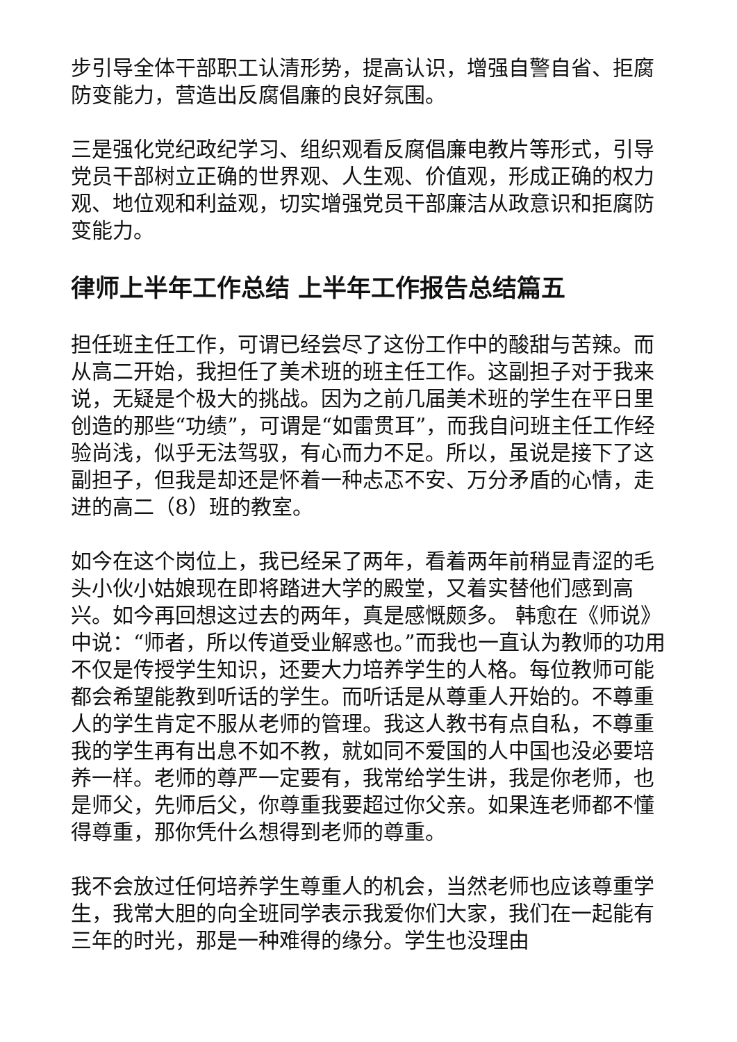步引导全体干部职工认清形势，提高认识，增强自警自省、拒腐防变能力，营造出反腐倡廉的良好氛围。
三是强化党纪政纪学习、组织观看反腐倡廉电教片等形式，引导党员干部树立正确的世界观、人生观、价值观，形成正确的权力观、地位观和利益观，切实增强党员干部廉洁从政意识和拒腐防变能力。
律师上半年工作总结 上半年工作报告总结篇五
担任班主任工作，可谓已经尝尽了这份工作中的酸甜与苦辣。而从高二开始，我担任了美术班的班主任工作。这副担子对于我来说，无疑是个极大的挑战。因为之前几届美术班的学生在平日里创造的那些“功绩”，可谓是“如雷贯耳”，而我自问班主任工作经验尚浅，似乎无法驾驭，有心而力不足。所以，虽说是接下了这副担子，但我是却还是怀着一种忐忑不安、万分矛盾的心情，走进的高二（8）班的教室。
如今在这个岗位上，我已经呆了两年，看着两年前稍显青涩的毛头小伙小姑娘现在即将踏进大学的殿堂，又着实替他们感到高兴。如今再回想这过去的两年，真是感慨颇多。 韩愈在《师说》中说：“师者，所以传道受业解惑也。”而我也一直认为教师的功用不仅是传授学生知识，还要大力培养学生的人格。每位教师可能都会希望能教到听话的学生。而听话是从尊重人开始的。不尊重人的学生肯定不服从老师的管理。我这人教书有点自私，不尊重我的学生再有出息不如不教，就如同不爱国的人中国也没必要培养一样。老师的尊严一定要有，我常给学生讲，我是你老师，也是师父，先师后父，你尊重我要超过你父亲。如果连老师都不懂得尊重，那你凭什么想得到老师的尊重。
我不会放过任何培养学生尊重人的机会，当然老师也应该尊重学生，我常大胆的向全班同学表示我爱你们大家，我们在一起能有三年的时光，那是一种难得的缘分。学生也没理由